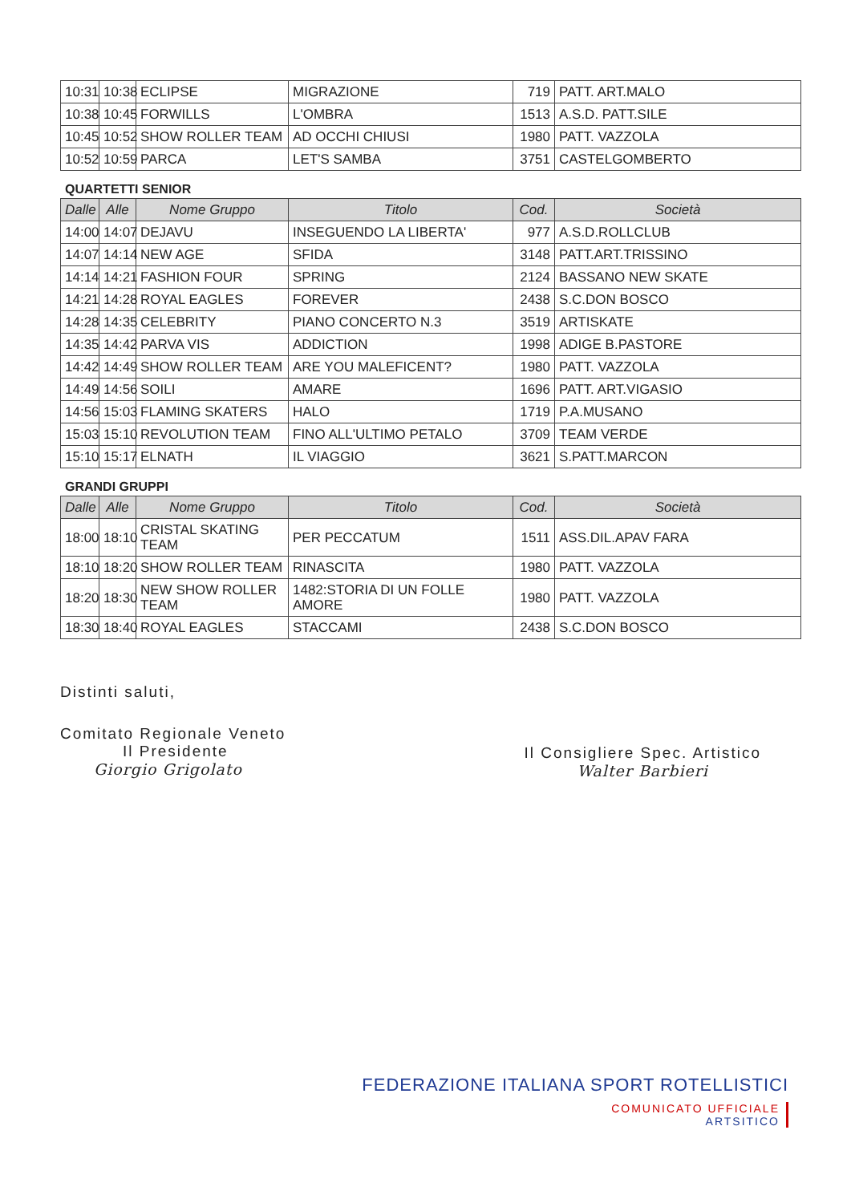| 10:31 | 10:38 | ECLIPSE | MIGRAZIONE | 719 | PATT. ART.MALO |
| 10:38 | 10:45 | FORWILLS | L'OMBRA | 1513 | A.S.D. PATT.SILE |
| 10:45 | 10:52 | SHOW ROLLER TEAM | AD OCCHI CHIUSI | 1980 | PATT. VAZZOLA |
| 10:52 | 10:59 | PARCA | LET'S SAMBA | 3751 | CASTELGOMBERTO |
QUARTETTI SENIOR
| Dalle | Alle | Nome Gruppo | Titolo | Cod. | Società |
| --- | --- | --- | --- | --- | --- |
| 14:00 | 14:07 | DEJAVU | INSEGUENDO LA LIBERTA' | 977 | A.S.D.ROLLCLUB |
| 14:07 | 14:14 | NEW AGE | SFIDA | 3148 | PATT.ART.TRISSINO |
| 14:14 | 14:21 | FASHION FOUR | SPRING | 2124 | BASSANO NEW SKATE |
| 14:21 | 14:28 | ROYAL EAGLES | FOREVER | 2438 | S.C.DON BOSCO |
| 14:28 | 14:35 | CELEBRITY | PIANO CONCERTO N.3 | 3519 | ARTISKATE |
| 14:35 | 14:42 | PARVA VIS | ADDICTION | 1998 | ADIGE B.PASTORE |
| 14:42 | 14:49 | SHOW ROLLER TEAM | ARE YOU MALEFICENT? | 1980 | PATT. VAZZOLA |
| 14:49 | 14:56 | SOILI | AMARE | 1696 | PATT. ART.VIGASIO |
| 14:56 | 15:03 | FLAMING SKATERS | HALO | 1719 | P.A.MUSANO |
| 15:03 | 15:10 | REVOLUTION TEAM | FINO ALL'ULTIMO PETALO | 3709 | TEAM VERDE |
| 15:10 | 15:17 | ELNATH | IL VIAGGIO | 3621 | S.PATT.MARCON |
GRANDI GRUPPI
| Dalle | Alle | Nome Gruppo | Titolo | Cod. | Società |
| --- | --- | --- | --- | --- | --- |
| 18:00 | 18:10 | CRISTAL SKATING TEAM | PER PECCATUM | 1511 | ASS.DIL.APAV FARA |
| 18:10 | 18:20 | SHOW ROLLER TEAM | RINASCITA | 1980 | PATT. VAZZOLA |
| 18:20 | 18:30 | NEW SHOW ROLLER TEAM | 1482:STORIA DI UN FOLLE AMORE | 1980 | PATT. VAZZOLA |
| 18:30 | 18:40 | ROYAL EAGLES | STACCAMI | 2438 | S.C.DON BOSCO |
Distinti saluti,
Comitato Regionale Veneto
Il Presidente
Giorgio Grigolato
Il Consigliere Spec. Artistico
Walter Barbieri
FEDERAZIONE ITALIANA SPORT ROTELLISTICI
COMUNICATO UFFICIALE
ARTSITICO